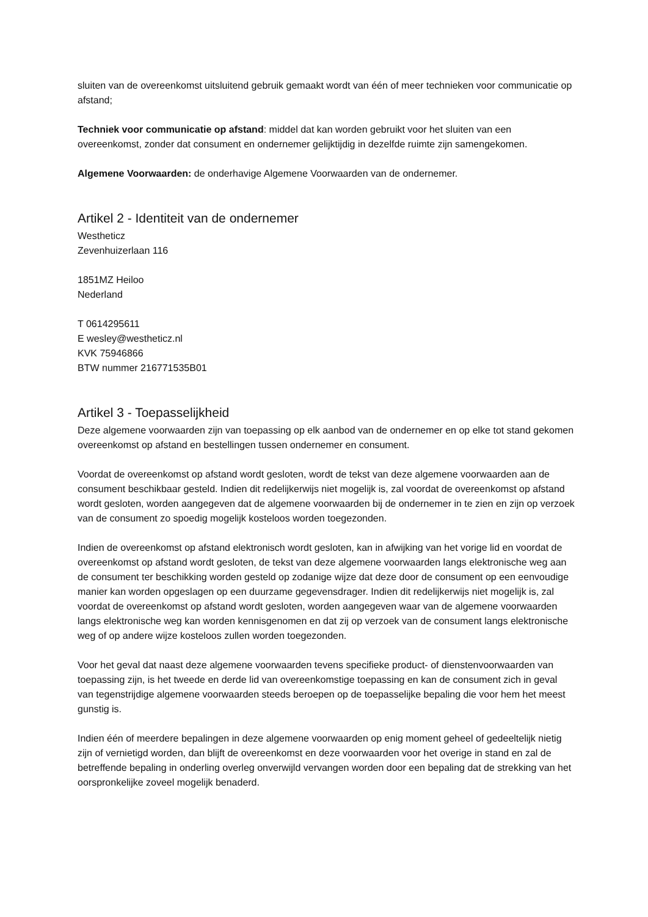sluiten van de overeenkomst uitsluitend gebruik gemaakt wordt van één of meer technieken voor communicatie op afstand;
Techniek voor communicatie op afstand: middel dat kan worden gebruikt voor het sluiten van een overeenkomst, zonder dat consument en ondernemer gelijktijdig in dezelfde ruimte zijn samengekomen.
Algemene Voorwaarden: de onderhavige Algemene Voorwaarden van de ondernemer.
Artikel 2 - Identiteit van de ondernemer
Westheticz
Zevenhuizerlaan 116
1851MZ Heiloo
Nederland
T 0614295611
E wesley@westheticz.nl
KVK 75946866
BTW nummer 216771535B01
Artikel 3 - Toepasselijkheid
Deze algemene voorwaarden zijn van toepassing op elk aanbod van de ondernemer en op elke tot stand gekomen overeenkomst op afstand en bestellingen tussen ondernemer en consument.
Voordat de overeenkomst op afstand wordt gesloten, wordt de tekst van deze algemene voorwaarden aan de consument beschikbaar gesteld. Indien dit redelijkerwijs niet mogelijk is, zal voordat de overeenkomst op afstand wordt gesloten, worden aangegeven dat de algemene voorwaarden bij de ondernemer in te zien en zijn op verzoek van de consument zo spoedig mogelijk kosteloos worden toegezonden.
Indien de overeenkomst op afstand elektronisch wordt gesloten, kan in afwijking van het vorige lid en voordat de overeenkomst op afstand wordt gesloten, de tekst van deze algemene voorwaarden langs elektronische weg aan de consument ter beschikking worden gesteld op zodanige wijze dat deze door de consument op een eenvoudige manier kan worden opgeslagen op een duurzame gegevensdrager. Indien dit redelijkerwijs niet mogelijk is, zal voordat de overeenkomst op afstand wordt gesloten, worden aangegeven waar van de algemene voorwaarden langs elektronische weg kan worden kennisgenomen en dat zij op verzoek van de consument langs elektronische weg of op andere wijze kosteloos zullen worden toegezonden.
Voor het geval dat naast deze algemene voorwaarden tevens specifieke product- of dienstenvoorwaarden van toepassing zijn, is het tweede en derde lid van overeenkomstige toepassing en kan de consument zich in geval van tegenstrijdige algemene voorwaarden steeds beroepen op de toepasselijke bepaling die voor hem het meest gunstig is.
Indien één of meerdere bepalingen in deze algemene voorwaarden op enig moment geheel of gedeeltelijk nietig zijn of vernietigd worden, dan blijft de overeenkomst en deze voorwaarden voor het overige in stand en zal de betreffende bepaling in onderling overleg onverwijld vervangen worden door een bepaling dat de strekking van het oorspronkelijke zoveel mogelijk benaderd.